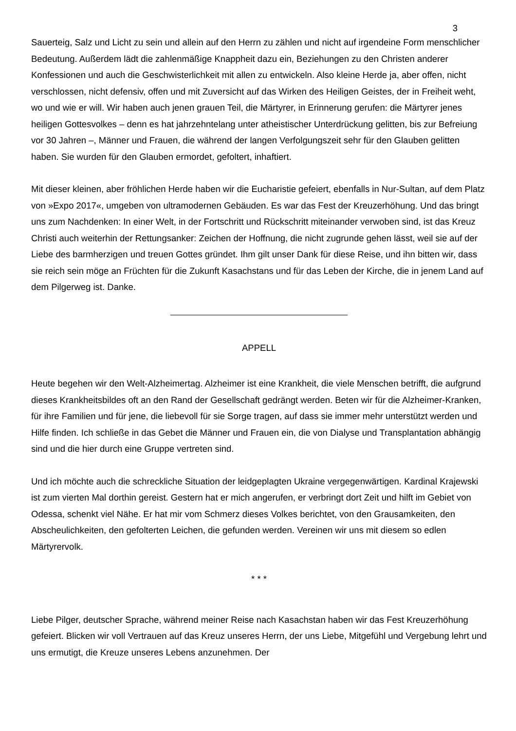3
Sauerteig, Salz und Licht zu sein und allein auf den Herrn zu zählen und nicht auf irgendeine Form menschlicher Bedeutung. Außerdem lädt die zahlenmäßige Knappheit dazu ein, Beziehungen zu den Christen anderer Konfessionen und auch die Geschwisterlichkeit mit allen zu entwickeln. Also kleine Herde ja, aber offen, nicht verschlossen, nicht defensiv, offen und mit Zuversicht auf das Wirken des Heiligen Geistes, der in Freiheit weht, wo und wie er will. Wir haben auch jenen grauen Teil, die Märtyrer, in Erinnerung gerufen: die Märtyrer jenes heiligen Gottesvolkes – denn es hat jahrzehntelang unter atheistischer Unterdrückung gelitten, bis zur Befreiung vor 30 Jahren –, Männer und Frauen, die während der langen Verfolgungszeit sehr für den Glauben gelitten haben. Sie wurden für den Glauben ermordet, gefoltert, inhaftiert.
Mit dieser kleinen, aber fröhlichen Herde haben wir die Eucharistie gefeiert, ebenfalls in Nur-Sultan, auf dem Platz von »Expo 2017«, umgeben von ultramodernen Gebäuden. Es war das Fest der Kreuzerhöhung. Und das bringt uns zum Nachdenken: In einer Welt, in der Fortschritt und Rückschritt miteinander verwoben sind, ist das Kreuz Christi auch weiterhin der Rettungsanker: Zeichen der Hoffnung, die nicht zugrunde gehen lässt, weil sie auf der Liebe des barmherzigen und treuen Gottes gründet. Ihm gilt unser Dank für diese Reise, und ihn bitten wir, dass sie reich sein möge an Früchten für die Zukunft Kasachstans und für das Leben der Kirche, die in jenem Land auf dem Pilgerweg ist. Danke.
APPELL
Heute begehen wir den Welt-Alzheimertag. Alzheimer ist eine Krankheit, die viele Menschen betrifft, die aufgrund dieses Krankheitsbildes oft an den Rand der Gesellschaft gedrängt werden. Beten wir für die Alzheimer-Kranken, für ihre Familien und für jene, die liebevoll für sie Sorge tragen, auf dass sie immer mehr unterstützt werden und Hilfe finden. Ich schließe in das Gebet die Männer und Frauen ein, die von Dialyse und Transplantation abhängig sind und die hier durch eine Gruppe vertreten sind.
Und ich möchte auch die schreckliche Situation der leidgeplagten Ukraine vergegenwärtigen. Kardinal Krajewski ist zum vierten Mal dorthin gereist. Gestern hat er mich angerufen, er verbringt dort Zeit und hilft im Gebiet von Odessa, schenkt viel Nähe. Er hat mir vom Schmerz dieses Volkes berichtet, von den Grausamkeiten, den Abscheulichkeiten, den gefolterten Leichen, die gefunden werden. Vereinen wir uns mit diesem so edlen Märtyrervolk.
* * *
Liebe Pilger, deutscher Sprache, während meiner Reise nach Kasachstan haben wir das Fest Kreuzerhöhung gefeiert. Blicken wir voll Vertrauen auf das Kreuz unseres Herrn, der uns Liebe, Mitgefühl und Vergebung lehrt und uns ermutigt, die Kreuze unseres Lebens anzunehmen. Der